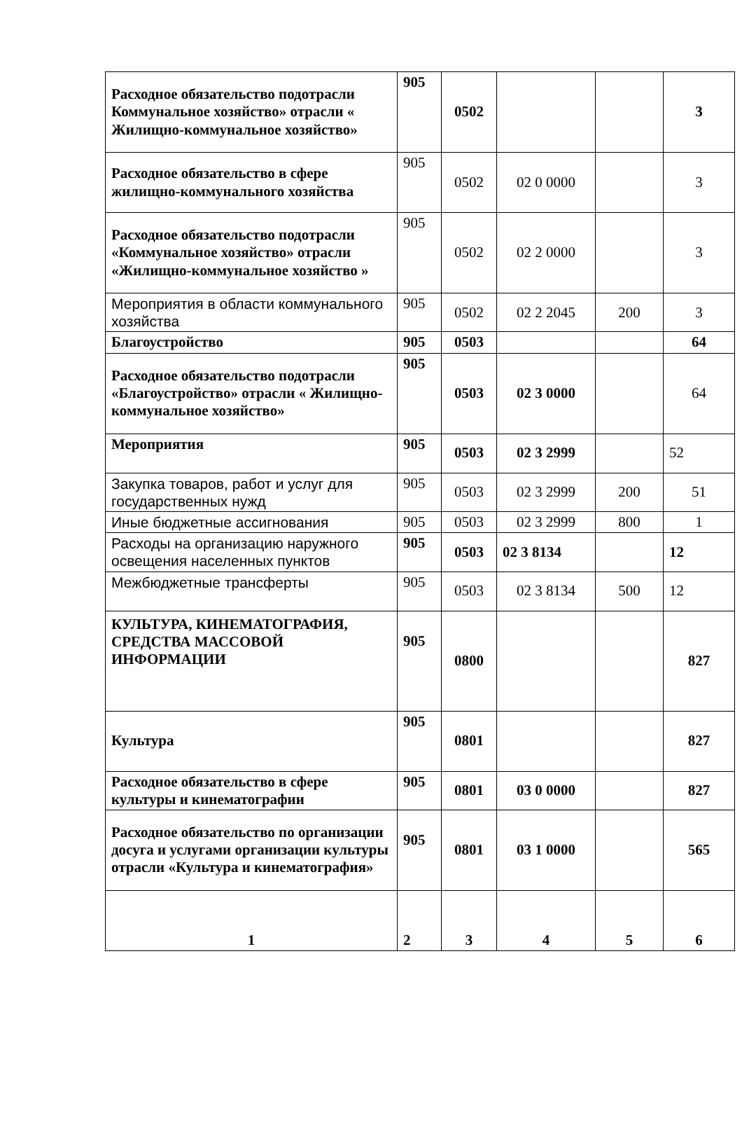| Расходное обязательство подотрасли Коммунальное хозяйство» отрасли « Жилищно-коммунальное хозяйство» | 905 | 0502 | | | 3 |
| Расходное обязательство в сфере жилищно-коммунального хозяйства | 905 | 0502 | 02 0 0000 | | 3 |
| Расходное обязательство подотрасли «Коммунальное хозяйство» отрасли «Жилищно-коммунальное хозяйство » | 905 | 0502 | 02 2 0000 | | 3 |
| Мероприятия в области коммунального хозяйства | 905 | 0502 | 02 2 2045 | 200 | 3 |
| Благоустройство | 905 | 0503 | | | 64 |
| Расходное обязательство подотрасли «Благоустройство» отрасли « Жилищно-коммунальное хозяйство» | 905 | 0503 | 02 3 0000 | | 64 |
| Мероприятия | 905 | 0503 | 02 3 2999 | | 52 |
| Закупка товаров, работ и услуг для государственных нужд | 905 | 0503 | 02 3 2999 | 200 | 51 |
| Иные бюджетные ассигнования | 905 | 0503 | 02 3 2999 | 800 | 1 |
| Расходы на организацию наружного освещения населенных пунктов | 905 | 0503 | 02 3 8134 | | 12 |
| Межбюджетные трансферты | 905 | 0503 | 02 3 8134 | 500 | 12 |
| КУЛЬТУРА, КИНЕМАТОГРАФИЯ, СРЕДСТВА МАССОВОЙ ИНФОРМАЦИИ | 905 | 0800 | | | 827 |
| Культура | 905 | 0801 | | | 827 |
| Расходное обязательство в сфере культуры и кинематографии | 905 | 0801 | 03 0 0000 | | 827 |
| Расходное обязательство по организации досуга и услугами организации культуры отрасли «Культура и кинематография» | 905 | 0801 | 03 1 0000 | | 565 |
| 1 | 2 | 3 | 4 | 5 | 6 |